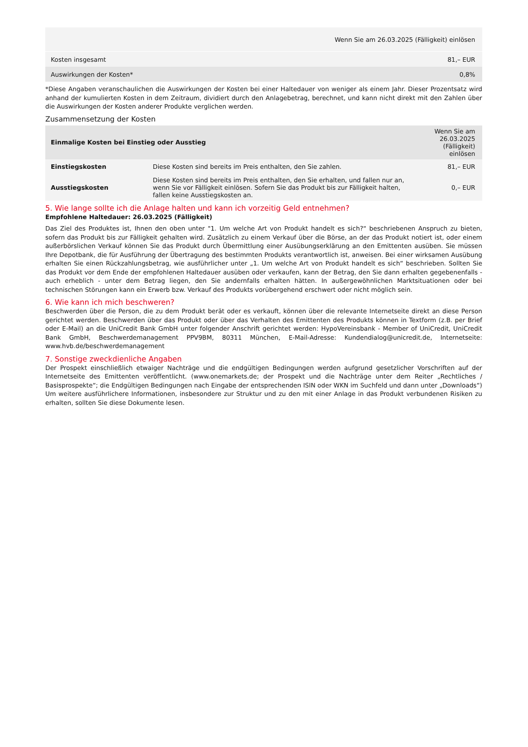| | Wenn Sie am 26.03.2025 (Fälligkeit) einlösen |
| --- | --- |
| Kosten insgesamt | 81,– EUR |
| Auswirkungen der Kosten* | 0,8% |
*Diese Angaben veranschaulichen die Auswirkungen der Kosten bei einer Haltedauer von weniger als einem Jahr. Dieser Prozentsatz wird anhand der kumulierten Kosten in dem Zeitraum, dividiert durch den Anlagebetrag, berechnet, und kann nicht direkt mit den Zahlen über die Auswirkungen der Kosten anderer Produkte verglichen werden.
Zusammensetzung der Kosten
| Einmalige Kosten bei Einstieg oder Ausstieg | | Wenn Sie am 26.03.2025 (Fälligkeit) einlösen |
| --- | --- | --- |
| Einstiegskosten | Diese Kosten sind bereits im Preis enthalten, den Sie zahlen. | 81,– EUR |
| Ausstiegskosten | Diese Kosten sind bereits im Preis enthalten, den Sie erhalten, und fallen nur an, wenn Sie vor Fälligkeit einlösen. Sofern Sie das Produkt bis zur Fälligkeit halten, fallen keine Ausstiegskosten an. | 0,– EUR |
5. Wie lange sollte ich die Anlage halten und kann ich vorzeitig Geld entnehmen?
Empfohlene Haltedauer: 26.03.2025 (Fälligkeit)
Das Ziel des Produktes ist, Ihnen den oben unter "1. Um welche Art von Produkt handelt es sich?“ beschriebenen Anspruch zu bieten, sofern das Produkt bis zur Fälligkeit gehalten wird. Zusätzlich zu einem Verkauf über die Börse, an der das Produkt notiert ist, oder einem außerbörslichen Verkauf können Sie das Produkt durch Übermittlung einer Ausübungserklärung an den Emittenten ausüben. Sie müssen Ihre Depotbank, die für Ausführung der Übertragung des bestimmten Produkts verantwortlich ist, anweisen. Bei einer wirksamen Ausübung erhalten Sie einen Rückzahlungsbetrag, wie ausführlicher unter „1. Um welche Art von Produkt handelt es sich“ beschrieben. Sollten Sie das Produkt vor dem Ende der empfohlenen Haltedauer ausüben oder verkaufen, kann der Betrag, den Sie dann erhalten gegebenenfalls - auch erheblich - unter dem Betrag liegen, den Sie andernfalls erhalten hätten. In außergewöhnlichen Marktsituationen oder bei technischen Störungen kann ein Erwerb bzw. Verkauf des Produkts vorübergehend erschwert oder nicht möglich sein.
6. Wie kann ich mich beschweren?
Beschwerden über die Person, die zu dem Produkt berät oder es verkauft, können über die relevante Internetseite direkt an diese Person gerichtet werden. Beschwerden über das Produkt oder über das Verhalten des Emittenten des Produkts können in Textform (z.B. per Brief oder E-Mail) an die UniCredit Bank GmbH unter folgender Anschrift gerichtet werden: HypoVereinsbank - Member of UniCredit, UniCredit Bank GmbH, Beschwerdemanagement PPV9BM, 80311 München, E-Mail-Adresse: Kundendialog@unicredit.de, Internetseite: www.hvb.de/beschwerdemanagement
7. Sonstige zweckdienliche Angaben
Der Prospekt einschließlich etwaiger Nachträge und die endgültigen Bedingungen werden aufgrund gesetzlicher Vorschriften auf der Internetseite des Emittenten veröffentlicht. (www.onemarkets.de; der Prospekt und die Nachträge unter dem Reiter „Rechtliches / Basisprospekte“; die Endgültigen Bedingungen nach Eingabe der entsprechenden ISIN oder WKN im Suchfeld und dann unter „Downloads“) Um weitere ausführlichere Informationen, insbesondere zur Struktur und zu den mit einer Anlage in das Produkt verbundenen Risiken zu erhalten, sollten Sie diese Dokumente lesen.